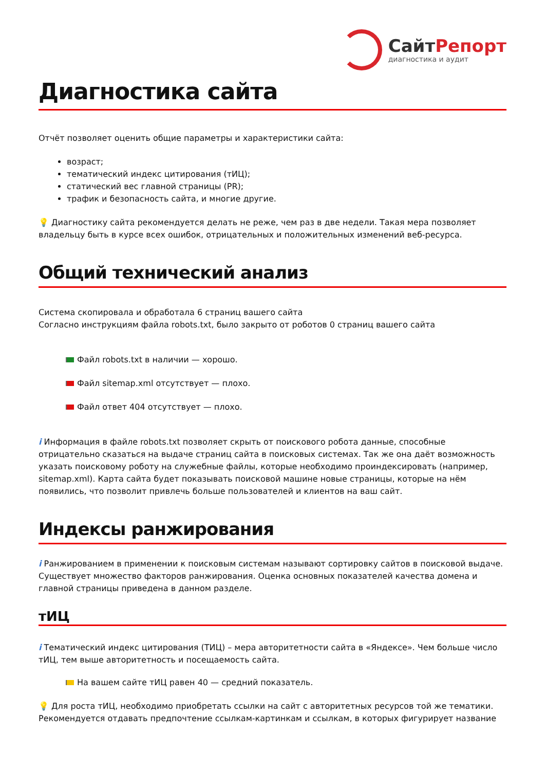СайтРепорт
диагностика и аудит
Диагностика сайта
Отчёт позволяет оценить общие параметры и характеристики сайта:
возраст;
тематический индекс цитирования (тИЦ);
статический вес главной страницы (PR);
трафик и безопасность сайта, и многие другие.
💡 Диагностику сайта рекомендуется делать не реже, чем раз в две недели. Такая мера позволяет владельцу быть в курсе всех ошибок, отрицательных и положительных изменений веб-ресурса.
Общий технический анализ
Система скопировала и обработала 6 страниц вашего сайта
Согласно инструкциям файла robots.txt, было закрыто от роботов 0 страниц вашего сайта
Файл robots.txt в наличии — хорошо.
Файл sitemap.xml отсутствует — плохо.
Файл ответ 404 отсутствует — плохо.
i Информация в файле robots.txt позволяет скрыть от поискового робота данные, способные отрицательно сказаться на выдаче страниц сайта в поисковых системах. Так же она даёт возможность указать поисковому роботу на служебные файлы, которые необходимо проиндексировать (например, sitemap.xml). Карта сайта будет показывать поисковой машине новые страницы, которые на нём появились, что позволит привлечь больше пользователей и клиентов на ваш сайт.
Индексы ранжирования
i Ранжированием в применении к поисковым системам называют сортировку сайтов в поисковой выдаче. Существует множество факторов ранжирования. Оценка основных показателей качества домена и главной страницы приведена в данном разделе.
тИЦ
i Тематический индекс цитирования (ТИЦ) – мера авторитетности сайта в «Яндексе». Чем больше число тИЦ, тем выше авторитетность и посещаемость сайта.
На вашем сайте тИЦ равен 40 — средний показатель.
💡 Для роста тИЦ, необходимо приобретать ссылки на сайт с авторитетных ресурсов той же тематики. Рекомендуется отдавать предпочтение ссылкам-картинкам и ссылкам, в которых фигурирует название